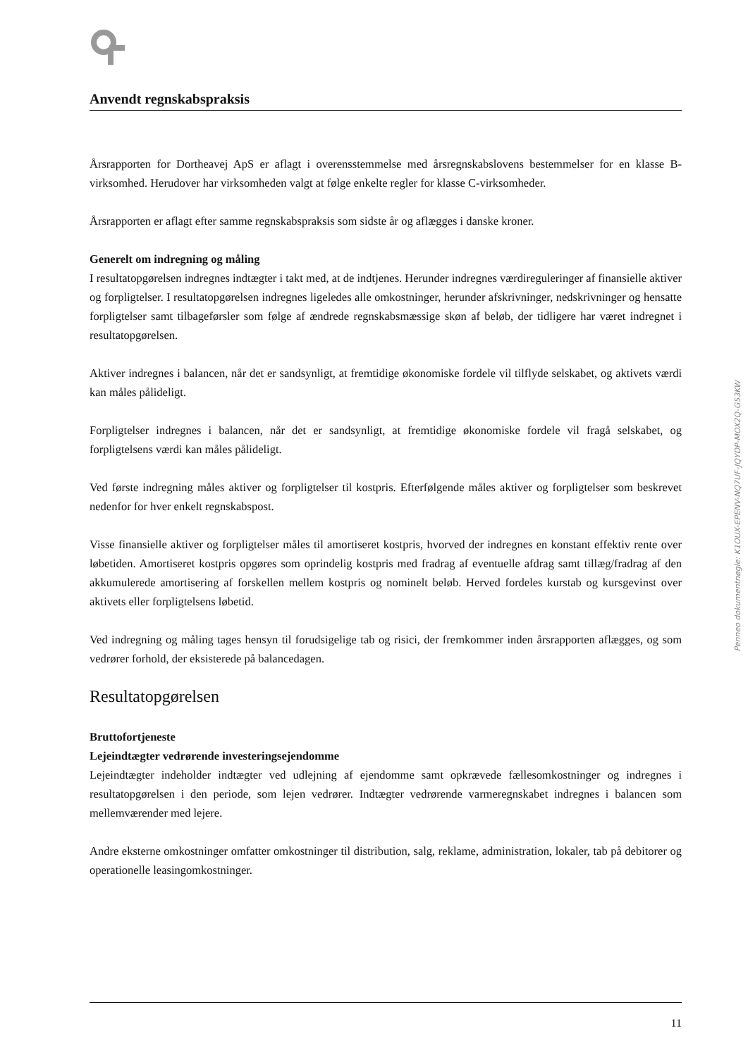Anvendt regnskabspraksis
Årsrapporten for Dortheavej ApS er aflagt i overensstemmelse med årsregnskabslovens bestemmelser for en klasse B-virksomhed. Herudover har virksomheden valgt at følge enkelte regler for klasse C-virksomheder.
Årsrapporten er aflagt efter samme regnskabspraksis som sidste år og aflægges i danske kroner.
Generelt om indregning og måling
I resultatopgørelsen indregnes indtægter i takt med, at de indtjenes. Herunder indregnes værdireguleringer af finansielle aktiver og forpligtelser. I resultatopgørelsen indregnes ligeledes alle omkostninger, herunder afskrivninger, nedskrivninger og hensatte forpligtelser samt tilbageførsler som følge af ændrede regnskabsmæssige skøn af beløb, der tidligere har været indregnet i resultatopgørelsen.
Aktiver indregnes i balancen, når det er sandsynligt, at fremtidige økonomiske fordele vil tilflyde selskabet, og aktivets værdi kan måles pålideligt.
Forpligtelser indregnes i balancen, når det er sandsynligt, at fremtidige økonomiske fordele vil fragå selskabet, og forpligtelsens værdi kan måles pålideligt.
Ved første indregning måles aktiver og forpligtelser til kostpris. Efterfølgende måles aktiver og forpligtelser som beskrevet nedenfor for hver enkelt regnskabspost.
Visse finansielle aktiver og forpligtelser måles til amortiseret kostpris, hvorved der indregnes en konstant effektiv rente over løbetiden. Amortiseret kostpris opgøres som oprindelig kostpris med fradrag af eventuelle afdrag samt tillæg/fradrag af den akkumulerede amortisering af forskellen mellem kostpris og nominelt beløb. Herved fordeles kurstab og kursgevinst over aktivets eller forpligtelsens løbetid.
Ved indregning og måling tages hensyn til forudsigelige tab og risici, der fremkommer inden årsrapporten aflægges, og som vedrører forhold, der eksisterede på balancedagen.
Resultatopgørelsen
Bruttofortjeneste
Lejeindtægter vedrørende investeringsejendomme
Lejeindtægter indeholder indtægter ved udlejning af ejendomme samt opkrævede fællesomkostninger og indregnes i resultatopgørelsen i den periode, som lejen vedrører. Indtægter vedrørende varmeregnskabet indregnes i balancen som mellemværender med lejere.
Andre eksterne omkostninger omfatter omkostninger til distribution, salg, reklame, administration, lokaler, tab på debitorer og operationelle leasingomkostninger.
Penneo dokumentnøgle: K1OUX-EPENV-NQ7UF-JQYDP-MOX2Q-G53KW
11